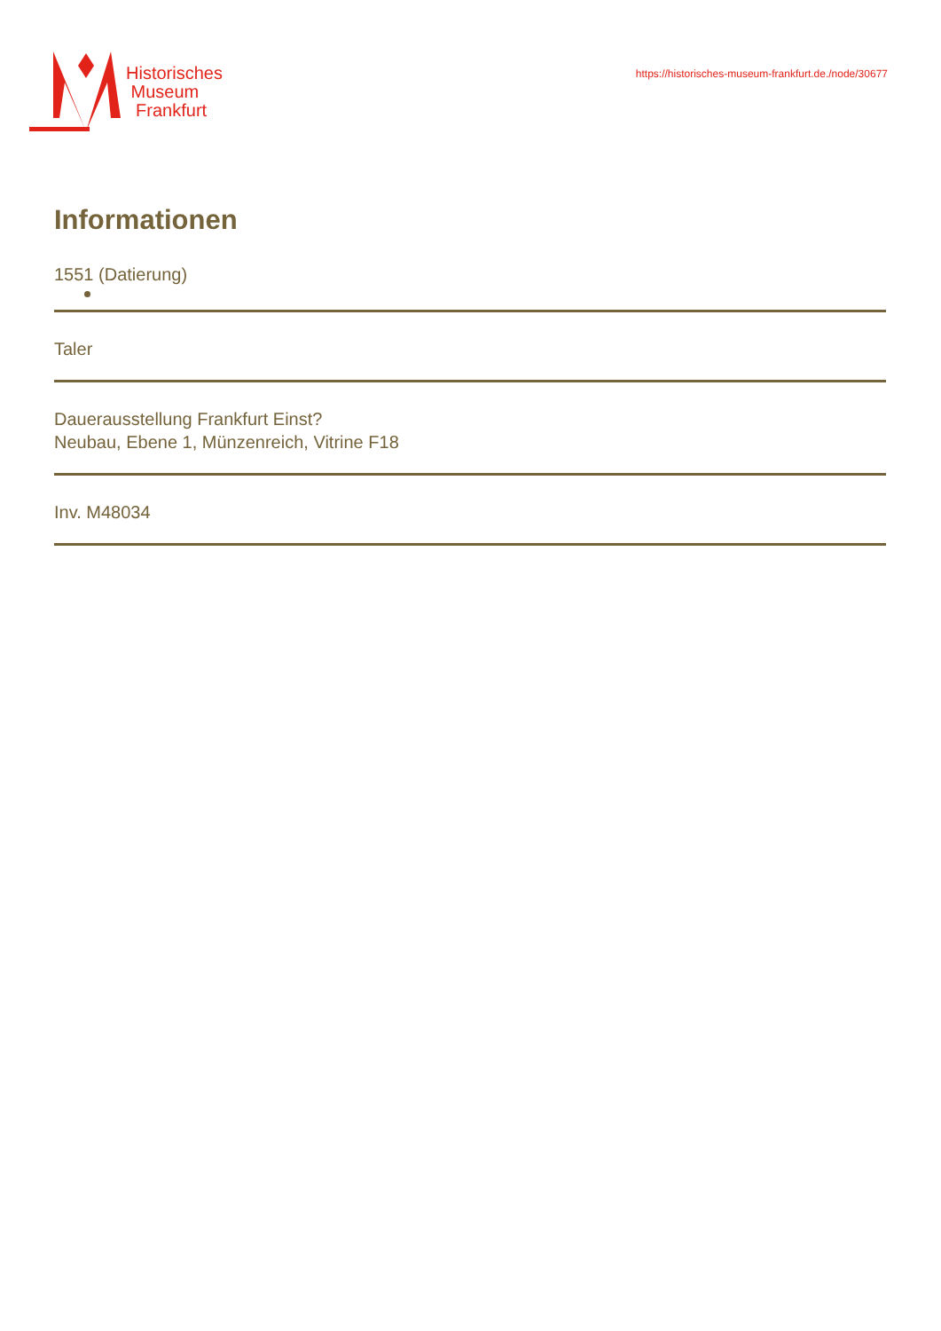Historisches
Museum
Frankfurt
https://historisches-museum-frankfurt.de./node/30677
Informationen
1551 (Datierung)
Taler
Dauerausstellung Frankfurt Einst?
Neubau, Ebene 1, Münzenreich, Vitrine F18
Inv. M48034